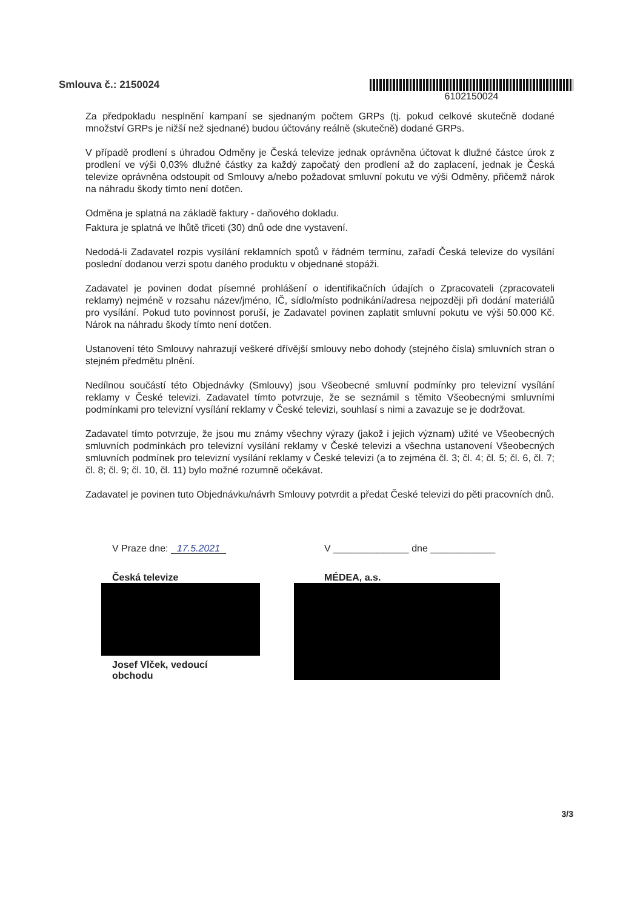Smlouva č.: 2150024 6102150024
Za předpokladu nesplnění kampaní se sjednaným počtem GRPs (tj. pokud celkové skutečně dodané množství GRPs je nižší než sjednané) budou účtovány reálně (skutečně) dodané GRPs.
V případě prodlení s úhradou Odměny je Česká televize jednak oprávněna účtovat k dlužné částce úrok z prodlení ve výši 0,03% dlužné částky za každý započatý den prodlení až do zaplacení, jednak je Česká televize oprávněna odstoupit od Smlouvy a/nebo požadovat smluvní pokutu ve výši Odměny, přičemž nárok na náhradu škody tímto není dotčen.
Odměna je splatná na základě faktury - daňového dokladu.
Faktura je splatná ve lhůtě třiceti (30) dnů ode dne vystavení.
Nedodá-li Zadavatel rozpis vysílání reklamních spotů v řádném termínu, zařadí Česká televize do vysílání poslední dodanou verzi spotu daného produktu v objednané stopáži.
Zadavatel je povinen dodat písemné prohlášení o identifikačních údajích o Zpracovateli (zpracovateli reklamy) nejméně v rozsahu název/jméno, IČ, sídlo/místo podnikání/adresa nejpozději při dodání materiálů pro vysílání. Pokud tuto povinnost poruší, je Zadavatel povinen zaplatit smluvní pokutu ve výši 50.000 Kč. Nárok na náhradu škody tímto není dotčen.
Ustanovení této Smlouvy nahrazují veškeré dřívější smlouvy nebo dohody (stejného čísla) smluvních stran o stejném předmětu plnění.
Nedílnou součástí této Objednávky (Smlouvy) jsou Všeobecné smluvní podmínky pro televizní vysílání reklamy v České televizi. Zadavatel tímto potvrzuje, že se seznámil s těmito Všeobecnými smluvními podmínkami pro televizní vysílání reklamy v České televizi, souhlasí s nimi a zavazuje se je dodržovat.
Zadavatel tímto potvrzuje, že jsou mu známy všechny výrazy (jakož i jejich význam) užité ve Všeobecných smluvních podmínkách pro televizní vysílání reklamy v České televizi a všechna ustanovení Všeobecných smluvních podmínek pro televizní vysílání reklamy v České televizi (a to zejména čl. 3; čl. 4; čl. 5; čl. 6, čl. 7; čl. 8; čl. 9; čl. 10, čl. 11) bylo možné rozumně očekávat.
Zadavatel je povinen tuto Objednávku/návrh Smlouvy potvrdit a předat České televizi do pěti pracovních dnů.
V Praze dne: 17.5.2021
Česká televize
Josef Vlček, vedoucí
obchodu
V ______________ dne ____________
MÉDEA, a.s.
3/3